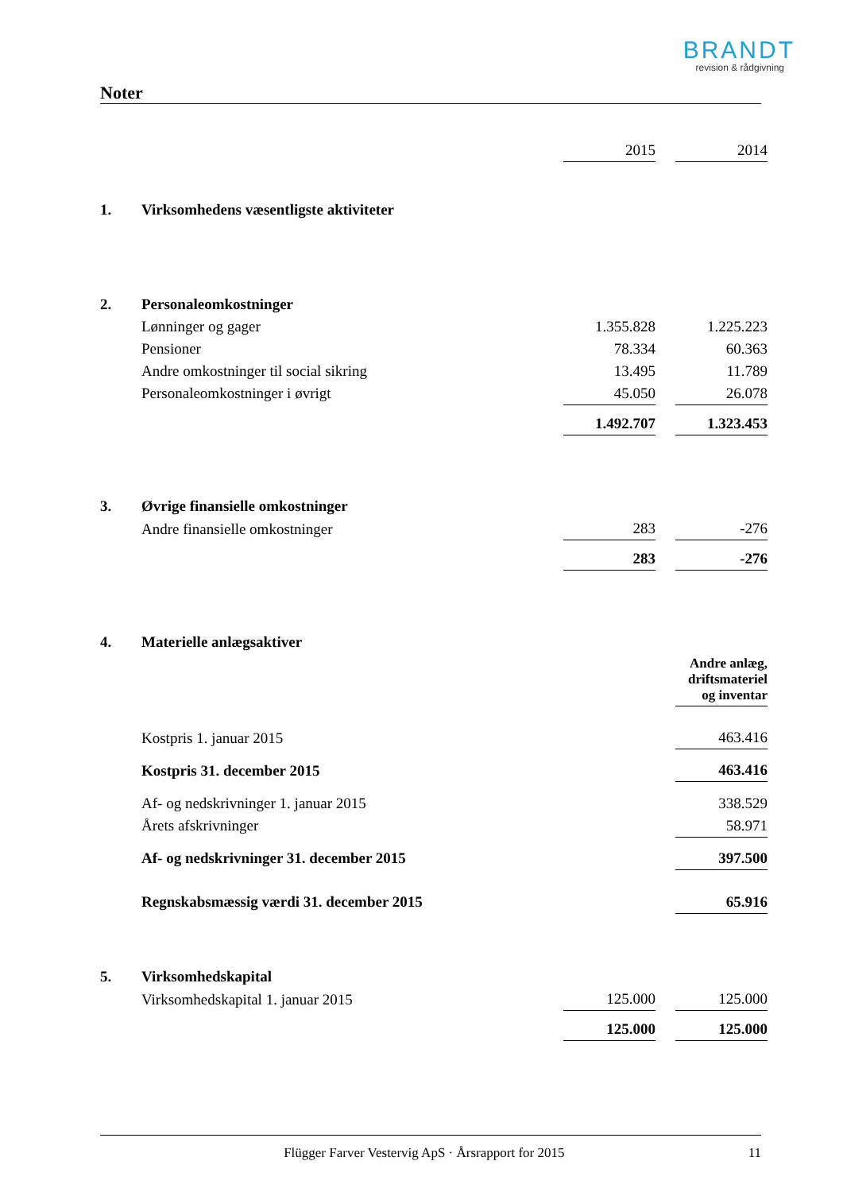BRANDT
revision & rådgivning
Noter
| | | 2015 | | 2014 |
| 1. | Virksomhedens væsentligste aktiviteter | | | |
| 2. | Personaleomkostninger | | | |
| | Lønninger og gager | 1.355.828 | | 1.225.223 |
| | Pensioner | 78.334 | | 60.363 |
| | Andre omkostninger til social sikring | 13.495 | | 11.789 |
| | Personaleomkostninger i øvrigt | 45.050 | | 26.078 |
| | | 1.492.707 | | 1.323.453 |
| 3. | Øvrige finansielle omkostninger | | | |
| | Andre finansielle omkostninger | 283 | | -276 |
| | | 283 | | -276 |
| 4. | Materielle anlægsaktiver | | | |
| | | | | Andre anlæg, driftsmateriel og inventar |
| | Kostpris 1. januar 2015 | | | 463.416 |
| | Kostpris 31. december 2015 | | | 463.416 |
| | Af- og nedskrivninger 1. januar 2015 | | | 338.529 |
| | Årets afskrivninger | | | 58.971 |
| | Af- og nedskrivninger 31. december 2015 | | | 397.500 |
| | Regnskabsmæssig værdi 31. december 2015 | | | 65.916 |
| 5. | Virksomhedskapital | | | |
| | Virksomhedskapital 1. januar 2015 | 125.000 | | 125.000 |
| | | 125.000 | | 125.000 |
Flügger Farver Vestervig ApS · Årsrapport for 2015 11